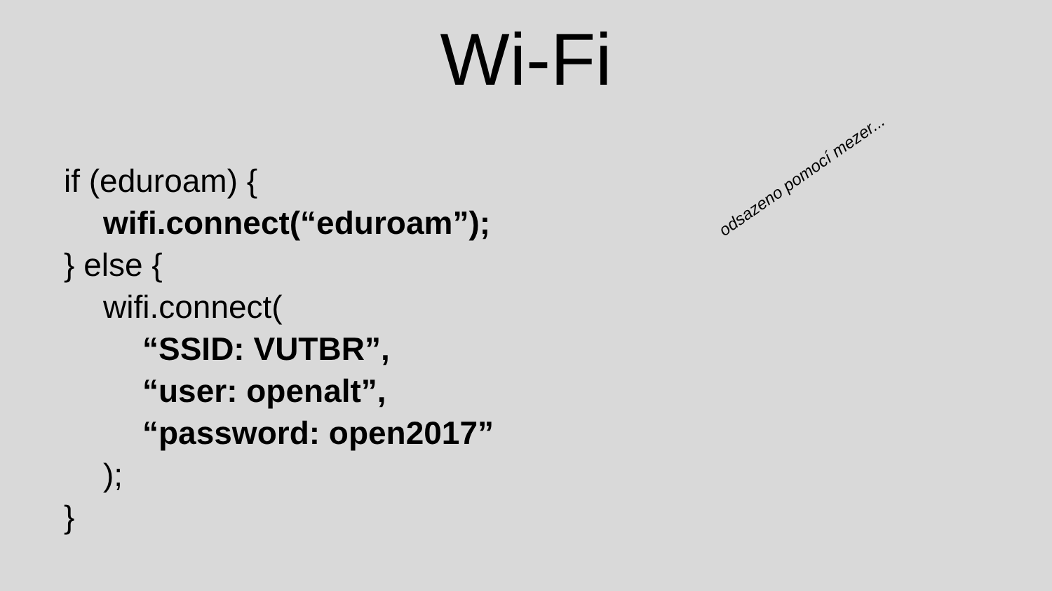Wi-Fi
if (eduroam) {
wifi.connect(“eduroam”);
} else {
wifi.connect(
“SSID: VUTBR”,
“user: openalt”,
“password: open2017”
);
}
odsazeno pomocí mezer...